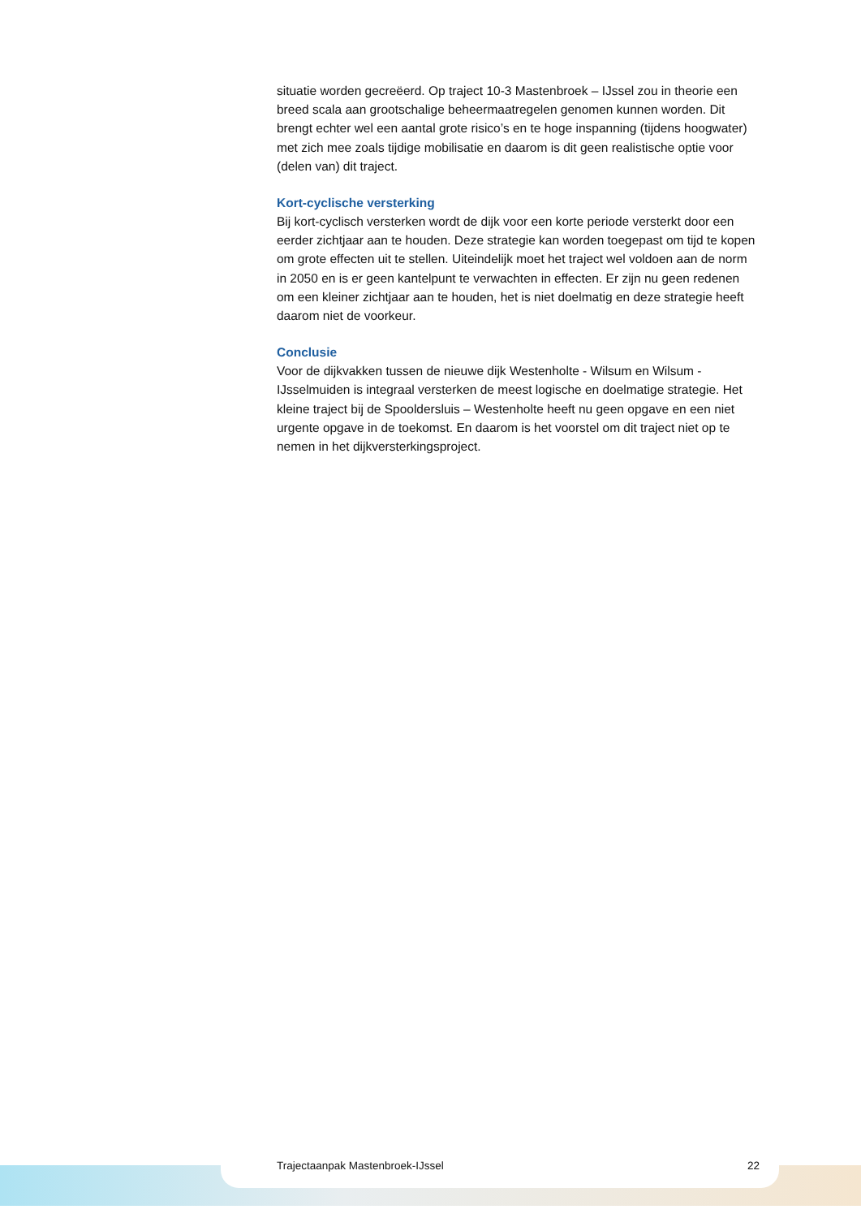situatie worden gecreëerd. Op traject 10-3 Mastenbroek – IJssel zou in theorie een breed scala aan grootschalige beheermaatregelen genomen kunnen worden. Dit brengt echter wel een aantal grote risico’s en te hoge inspanning (tijdens hoogwater) met zich mee zoals tijdige mobilisatie en daarom is dit geen realistische optie voor (delen van) dit traject.
Kort-cyclische versterking
Bij kort-cyclisch versterken wordt de dijk voor een korte periode versterkt door een eerder zichtjaar aan te houden. Deze strategie kan worden toegepast om tijd te kopen om grote effecten uit te stellen. Uiteindelijk moet het traject wel voldoen aan de norm in 2050 en is er geen kantelpunt te verwachten in effecten. Er zijn nu geen redenen om een kleiner zichtjaar aan te houden, het is niet doelmatig en deze strategie heeft daarom niet de voorkeur.
Conclusie
Voor de dijkvakken tussen de nieuwe dijk Westenholte - Wilsum en Wilsum - IJsselmuiden is integraal versterken de meest logische en doelmatige strategie. Het kleine traject bij de Spooldersluis – Westenholte heeft nu geen opgave en een niet urgente opgave in de toekomst. En daarom is het voorstel om dit traject niet op te nemen in het dijkversterkingsproject.
Trajectaanpak Mastenbroek-IJssel 22